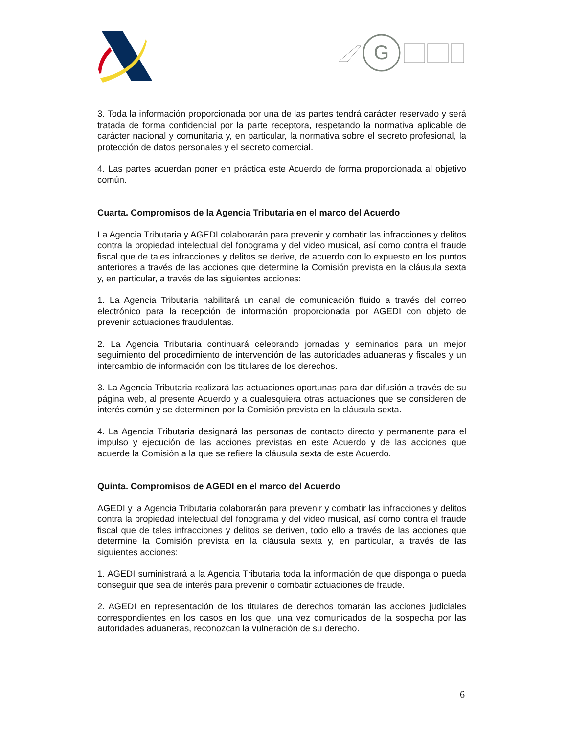G
3. Toda la información proporcionada por una de las partes tendrá carácter reservado y será tratada de forma confidencial por la parte receptora, respetando la normativa aplicable de carácter nacional y comunitaria y, en particular, la normativa sobre el secreto profesional, la protección de datos personales y el secreto comercial.
4. Las partes acuerdan poner en práctica este Acuerdo de forma proporcionada al objetivo común.
Cuarta. Compromisos de la Agencia Tributaria en el marco del Acuerdo
La Agencia Tributaria y AGEDI colaborarán para prevenir y combatir las infracciones y delitos contra la propiedad intelectual del fonograma y del video musical, así como contra el fraude fiscal que de tales infracciones y delitos se derive, de acuerdo con lo expuesto en los puntos anteriores a través de las acciones que determine la Comisión prevista en la cláusula sexta y, en particular, a través de las siguientes acciones:
1. La Agencia Tributaria habilitará un canal de comunicación fluido a través del correo electrónico para la recepción de información proporcionada por AGEDI con objeto de prevenir actuaciones fraudulentas.
2. La Agencia Tributaria continuará celebrando jornadas y seminarios para un mejor seguimiento del procedimiento de intervención de las autoridades aduaneras y fiscales y un intercambio de información con los titulares de los derechos.
3. La Agencia Tributaria realizará las actuaciones oportunas para dar difusión a través de su página web, al presente Acuerdo y a cualesquiera otras actuaciones que se consideren de interés común y se determinen por la Comisión prevista en la cláusula sexta.
4. La Agencia Tributaria designará las personas de contacto directo y permanente para el impulso y ejecución de las acciones previstas en este Acuerdo y de las acciones que acuerde la Comisión a la que se refiere la cláusula sexta de este Acuerdo.
Quinta. Compromisos de AGEDI en el marco del Acuerdo
AGEDI y la Agencia Tributaria colaborarán para prevenir y combatir las infracciones y delitos contra la propiedad intelectual del fonograma y del video musical, así como contra el fraude fiscal que de tales infracciones y delitos se deriven, todo ello a través de las acciones que determine la Comisión prevista en la cláusula sexta y, en particular, a través de las siguientes acciones:
1. AGEDI suministrará a la Agencia Tributaria toda la información de que disponga o pueda conseguir que sea de interés para prevenir o combatir actuaciones de fraude.
2. AGEDI en representación de los titulares de derechos tomarán las acciones judiciales correspondientes en los casos en los que, una vez comunicados de la sospecha por las autoridades aduaneras, reconozcan la vulneración de su derecho.
6